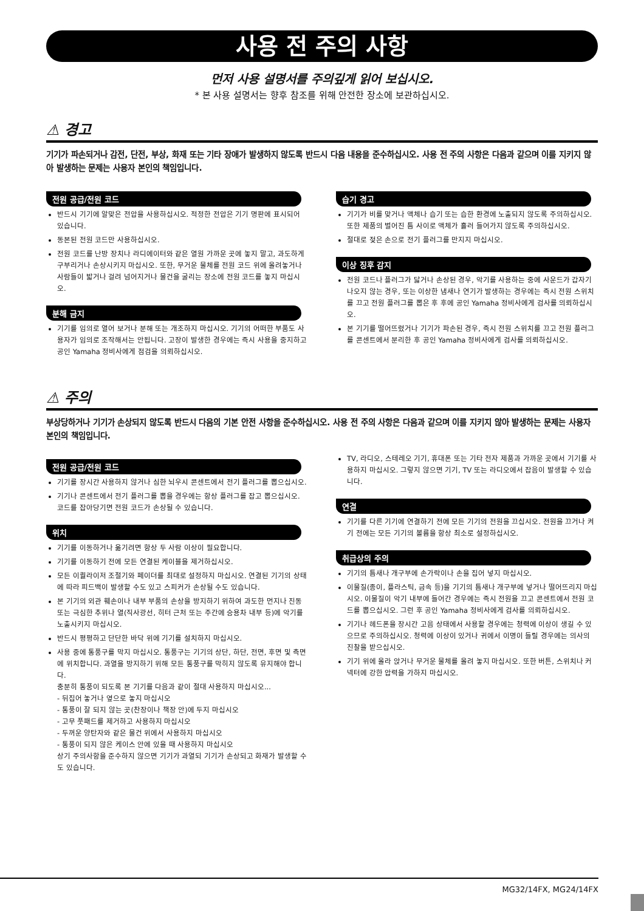사용 전 주의 사항
먼저 사용 설명서를 주의깊게 읽어 보십시오.
* 본 사용 설명서는 향후 참조를 위해 안전한 장소에 보관하십시오.
⚠ 경고
기기가 파손되거나 감전, 단전, 부상, 화재 또는 기타 장애가 발생하지 않도록 반드시 다음 내용을 준수하십시오. 사용 전 주의 사항은 다음과 같으며 이를 지키지 않아 발생하는 문제는 사용자 본인의 책임입니다.
전원 공급/전원 코드
반드시 기기에 알맞은 전압을 사용하십시오. 적정한 전압은 기기 명판에 표시되어 있습니다.
동본된 전원 코드만 사용하십시오.
전원 코드를 난방 장치나 라디에이터와 같은 열원 가까운 곳에 놓지 말고, 과도하게 구부리거나 손상시키지 마십시오. 또한, 무거운 물체를 전원 코드 위에 올려놓거나 사람들이 밟거나 걸려 넘어지거나 물건을 굴리는 장소에 전원 코드를 놓지 마십시오.
분해 금지
기기를 임의로 열어 보거나 분해 또는 개조하지 마십시오. 기기의 어떠한 부품도 사용자가 임의로 조작해서는 안됩니다. 고장이 발생한 경우에는 즉시 사용을 중지하고 공인 Yamaha 정비사에게 점검을 의뢰하십시오.
습기 경고
기기가 비를 맞거나 액체나 습기 또는 습한 환경에 노출되지 않도록 주의하십시오. 또한 제품의 벌어진 틈 사이로 액체가 흘러 들어가지 않도록 주의하십시오.
절대로 젖은 손으로 전기 플러그를 만지지 마십시오.
이상 징후 감지
전원 코드나 플러그가 닳거나 손상된 경우, 악기를 사용하는 중에 사운드가 갑자기 나오지 않는 경우, 또는 이상한 냄새나 연기가 발생하는 경우에는 즉시 전원 스위치를 끄고 전원 플러그를 뽑은 후 후에 공인 Yamaha 정비사에게 검사를 의뢰하십시오.
본 기기를 떨어뜨렸거나 기기가 파손된 경우, 즉시 전원 스위치를 끄고 전원 플러그를 콘센트에서 분리한 후 공인 Yamaha 정비사에게 검사를 의뢰하십시오.
⚠ 주의
부상당하거나 기기가 손상되지 않도록 반드시 다음의 기본 안전 사항을 준수하십시오. 사용 전 주의 사항은 다음과 같으며 이를 지키지 않아 발생하는 문제는 사용자 본인의 책임입니다.
전원 공급/전원 코드
기기를 장시간 사용하지 않거나 심한 뇌우시 콘센트에서 전기 플러그를 뽑으십시오.
기기나 콘센트에서 전기 플러그를 뽑을 경우에는 항상 플러그를 잡고 뽑으십시오. 코드를 잡아당기면 전원 코드가 손상될 수 있습니다.
위치
기기를 이동하거나 옮기려면 항상 두 사람 이상이 필요합니다.
기기를 이동하기 전에 모든 연결된 케이블을 제거하십시오.
모든 이퀄라이저 조절기와 페이더를 최대로 설정하지 마십시오. 연결된 기기의 상태에 따라 피드백이 발생할 수도 있고 스피커가 손상될 수도 있습니다.
본 기기의 외관 훼손이나 내부 부품의 손상을 방지하기 위하여 과도한 먼지나 진동 또는 극심한 추위나 열(직사광선, 히터 근처 또는 주간에 승용차 내부 등)에 악기를 노출시키지 마십시오.
반드시 평평하고 단단한 바닥 위에 기기를 설치하지 마십시오.
사용 중에 통풍구를 막지 마십시오. 통풍구는 기기의 상단, 하단, 전면, 후면 및 측면에 위치합니다. 과열을 방지하기 위해 모든 통풍구를 막히지 않도록 유지해야 합니다.
충분히 통풍이 되도록 본 기기를 다음과 같이 절대 사용하지 마십시오...
- 뒤집어 놓거나 옆으로 놓지 마십시오
- 통풍이 잘 되지 않는 곳(찬장이나 책장 안)에 두지 마십시오
- 고무 풋패드를 제거하고 사용하지 마십시오
- 두꺼운 양탄자와 같은 물건 위에서 사용하지 마십시오
- 통풍이 되지 않은 케이스 안에 있을 때 사용하지 마십시오
상기 주의사항을 준수하지 않으면 기기가 과열되 기기가 손상되고 화재가 발생할 수도 있습니다.
TV, 라디오, 스테레오 기기, 휴대폰 또는 기타 전자 제품과 가까운 곳에서 기기를 사용하지 마십시오. 그렇지 않으면 기기, TV 또는 라디오에서 잡음이 발생할 수 있습니다.
연결
기기를 다른 기기에 연결하기 전에 모든 기기의 전원을 끄십시오. 전원을 끄거나 켜기 전에는 모든 기기의 볼륨을 항상 최소로 설정하십시오.
취급상의 주의
기기의 틈새나 개구부에 손가락이나 손을 집어 넣지 마십시오.
이물질(종이, 플라스틱, 금속 등)을 기기의 틈새나 개구부에 넣거나 떨어뜨리지 마십시오. 이물질이 악기 내부에 들어간 경우에는 즉시 전원을 끄고 콘센트에서 전원 코드를 뽑으십시오. 그런 후 공인 Yamaha 정비사에게 검사를 의뢰하십시오.
기기나 헤드폰을 장시간 고음 상태에서 사용할 경우에는 청력에 이상이 생길 수 있으므로 주의하십시오. 청력에 이상이 있거나 귀에서 이명이 들릴 경우에는 의사의 진찰을 받으십시오.
기기 위에 올라 앉거나 무거운 물체를 올려 놓지 마십시오. 또한 버튼, 스위치나 커넥터에 강한 압력을 가하지 마십시오.
MG32/14FX, MG24/14FX